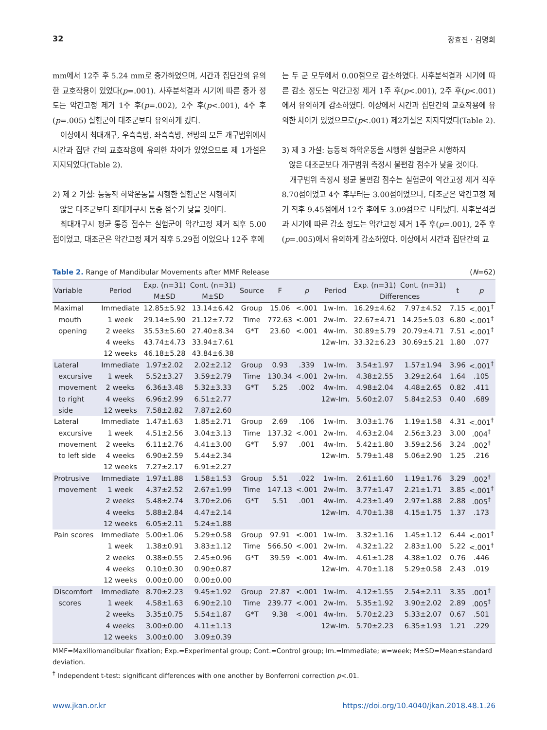32 장효진 · 김명희
mm에서 12주 후 5.24 mm로 증가하였으며, 시간과 집단간의 유의한 교호작용이 있었다(p=.001). 사후분석결과 시기에 따른 증가 정도는 악간고정 제거 1주 후(p=.002), 2주 후(p<.001), 4주 후(p=.005) 실험군이 대조군보다 유의하게 컸다.
이상에서 최대개구, 우측측방, 좌측측방, 전방의 모든 개구범위에서 시간과 집단 간의 교호작용에 유의한 차이가 있었으므로 제 1가설은 지지되었다(Table 2).
2) 제 2 가설: 능동적 하악운동을 시행한 실험군은 시행하지
않은 대조군보다 최대개구시 통증 점수가 낮을 것이다.
최대개구시 평균 통증 점수는 실험군이 악간고정 제거 직후 5.00점이었고, 대조군은 악간고정 제거 직후 5.29점 이었으나 12주 후에
는 두 군 모두에서 0.00점으로 감소하였다. 사후분석결과 시기에 따른 감소 정도는 악간고정 제거 1주 후(p<.001), 2주 후(p<.001)에서 유의하게 감소하였다. 이상에서 시간과 집단간의 교호작용에 유의한 차이가 있었으므로(p<.001) 제2가설은 지지되었다(Table 2).
3) 제 3 가설: 능동적 하악운동을 시행한 실험군은 시행하지
않은 대조군보다 개구범위 측정시 불편감 점수가 낮을 것이다.
개구범위 측정시 평균 불편감 점수는 실험군이 악간고정 제거 직후 8.70점이었고 4주 후부터는 3.00점이었으나, 대조군은 악간고정 제거 직후 9.45점에서 12주 후에도 3.09점으로 나타났다. 사후분석결과 시기에 따른 감소 정도는 악간고정 제거 1주 후(p=.001), 2주 후(p=.005)에서 유의하게 감소하였다. 이상에서 시간과 집단간의 교
Table 2. Range of Mandibular Movements after MMF Release (N=62)
| Variable | Period | Exp. (n=31) | Cont. (n=31) | Source | F | p | Period | Exp. (n=31) | Cont. (n=31) | t | p |
| --- | --- | --- | --- | --- | --- | --- | --- | --- | --- | --- | --- |
| | | M±SD | M±SD | | | | | Differences | | | |
| Maximal | Immediate | 12.85±5.92 | 13.14±6.42 | Group | 15.06 | <.001 | 1w-Im. | 16.29±4.62 | 7.97±4.52 | 7.15 | <.001<sup>†</sup> |
| mouth | 1 week | 29.14±5.90 | 21.12±7.72 | Time | 772.63 | <.001 | 2w-Im. | 22.67±4.71 | 14.25±5.03 | 6.80 | <.001<sup>†</sup> |
| opening | 2 weeks | 35.53±5.60 | 27.40±8.34 | G*T | 23.60 | <.001 | 4w-Im. | 30.89±5.79 | 20.79±4.71 | 7.51 | <.001<sup>†</sup> |
| | 4 weeks | 43.74±4.73 | 33.94±7.61 | | | | 12w-Im. | 33.32±6.23 | 30.69±5.21 | 1.80 | .077 |
| | 12 weeks | 46.18±5.28 | 43.84±6.38 | | | | | | | | |
| Lateral | Immediate | 1.97±2.02 | 2.02±2.12 | Group | 0.93 | .339 | 1w-Im. | 3.54±1.97 | 1.57±1.94 | 3.96 | <.001<sup>†</sup> |
| excursive | 1 week | 5.52±3.27 | 3.59±2.79 | Time | 130.34 | <.001 | 2w-Im. | 4.38±2.55 | 3.29±2.64 | 1.64 | .105 |
| movement | 2 weeks | 6.36±3.48 | 5.32±3.33 | G*T | 5.25 | .002 | 4w-Im. | 4.98±2.04 | 4.48±2.65 | 0.82 | .411 |
| to right | 4 weeks | 6.96±2.99 | 6.51±2.77 | | | | 12w-Im. | 5.60±2.07 | 5.84±2.53 | 0.40 | .689 |
| side | 12 weeks | 7.58±2.82 | 7.87±2.60 | | | | | | | | |
| Lateral | Immediate | 1.47±1.63 | 1.85±2.71 | Group | 2.69 | .106 | 1w-Im. | 3.03±1.76 | 1.19±1.58 | 4.31 | <.001<sup>†</sup> |
| excursive | 1 week | 4.51±2.56 | 3.04±3.13 | Time | 137.32 | <.001 | 2w-Im. | 4.63±2.04 | 2.56±3.23 | 3.00 | .004<sup>†</sup> |
| movement | 2 weeks | 6.11±2.76 | 4.41±3.00 | G*T | 5.97 | .001 | 4w-Im. | 5.42±1.80 | 3.59±2.56 | 3.24 | .002<sup>†</sup> |
| to left side | 4 weeks | 6.90±2.59 | 5.44±2.34 | | | | 12w-Im. | 5.79±1.48 | 5.06±2.90 | 1.25 | .216 |
| | 12 weeks | 7.27±2.17 | 6.91±2.27 | | | | | | | | |
| Protrusive | Immediate | 1.97±1.88 | 1.58±1.53 | Group | 5.51 | .022 | 1w-Im. | 2.61±1.60 | 1.19±1.76 | 3.29 | .002<sup>†</sup> |
| movement | 1 week | 4.37±2.52 | 2.67±1.99 | Time | 147.13 | <.001 | 2w-Im. | 3.77±1.47 | 2.21±1.71 | 3.85 | <.001<sup>†</sup> |
| | 2 weeks | 5.48±2.74 | 3.70±2.06 | G*T | 5.51 | .001 | 4w-Im. | 4.23±1.49 | 2.97±1.88 | 2.88 | .005<sup>†</sup> |
| | 4 weeks | 5.88±2.84 | 4.47±2.14 | | | | 12w-Im. | 4.70±1.38 | 4.15±1.75 | 1.37 | .173 |
| | 12 weeks | 6.05±2.11 | 5.24±1.88 | | | | | | | | |
| Pain scores | Immediate | 5.00±1.06 | 5.29±0.58 | Group | 97.91 | <.001 | 1w-Im. | 3.32±1.16 | 1.45±1.12 | 6.44 | <.001<sup>†</sup> |
| | 1 week | 1.38±0.91 | 3.83±1.12 | Time | 566.50 | <.001 | 2w-Im. | 4.32±1.22 | 2.83±1.00 | 5.22 | <.001<sup>†</sup> |
| | 2 weeks | 0.38±0.55 | 2.45±0.96 | G*T | 39.59 | <.001 | 4w-Im. | 4.61±1.28 | 4.38±1.02 | 0.76 | .446 |
| | 4 weeks | 0.10±0.30 | 0.90±0.87 | | | | 12w-Im. | 4.70±1.18 | 5.29±0.58 | 2.43 | .019 |
| | 12 weeks | 0.00±0.00 | 0.00±0.00 | | | | | | | | |
| Discomfort | Immediate | 8.70±2.23 | 9.45±1.92 | Group | 27.87 | <.001 | 1w-Im. | 4.12±1.55 | 2.54±2.11 | 3.35 | .001<sup>†</sup> |
| scores | 1 week | 4.58±1.63 | 6.90±2.10 | Time | 239.77 | <.001 | 2w-Im. | 5.35±1.92 | 3.90±2.02 | 2.89 | .005<sup>†</sup> |
| | 2 weeks | 3.35±0.75 | 5.54±1.87 | G*T | 9.38 | <.001 | 4w-Im. | 5.70±2.23 | 5.33±2.07 | 0.67 | .501 |
| | 4 weeks | 3.00±0.00 | 4.11±1.13 | | | | 12w-Im. | 5.70±2.23 | 6.35±1.93 | 1.21 | .229 |
| | 12 weeks | 3.00±0.00 | 3.09±0.39 | | | | | | | | |
MMF=Maxillomandibular fixation; Exp.=Experimental group; Cont.=Control group; Im.=Immediate; w=week; M±SD=Mean±standard deviation.
<sup>†</sup> Independent t-test: significant differences with one another by Bonferroni correction p<.01.
www.jkan.or.kr https://doi.org/10.4040/jkan.2018.48.1.26